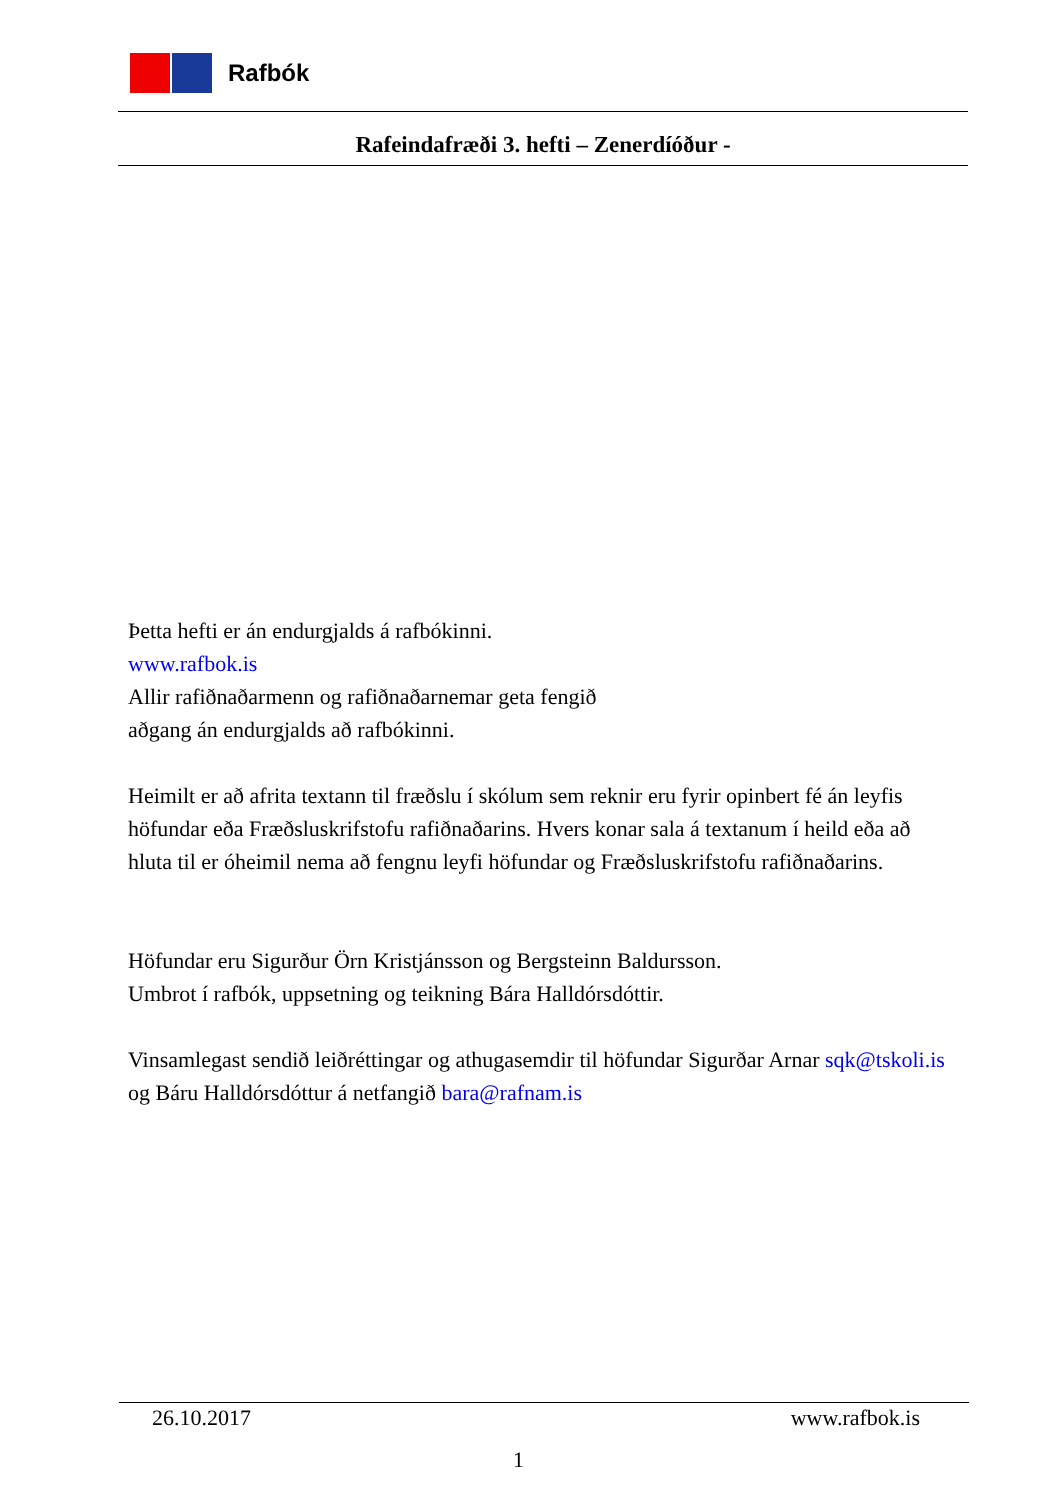Rafbók
Rafeindafræði 3. hefti – Zenerdíóður -
Þetta hefti er án endurgjalds á rafbókinni.
www.rafbok.is
Allir rafiðnaðarmenn og rafiðnaðarnemar geta fengið
aðgang án endurgjalds að rafbókinni.
Heimilt er að afrita textann til fræðslu í skólum sem reknir eru fyrir opinbert fé án leyfis höfundar eða Fræðsluskrifstofu rafiðnaðarins. Hvers konar sala á textanum í heild eða að hluta til er óheimil nema að fengnu leyfi höfundar og Fræðsluskrifstofu rafiðnaðarins.
Höfundar eru Sigurður Örn Kristjánsson og Bergsteinn Baldursson.
Umbrot í rafbók, uppsetning og teikning Bára Halldórsdóttir.
Vinsamlegast sendið leiðréttingar og athugasemdir til höfundar Sigurðar Arnar sqk@tskoli.is og Báru Halldórsdóttur á netfangið bara@rafnam.is
26.10.2017 www.rafbok.is
1